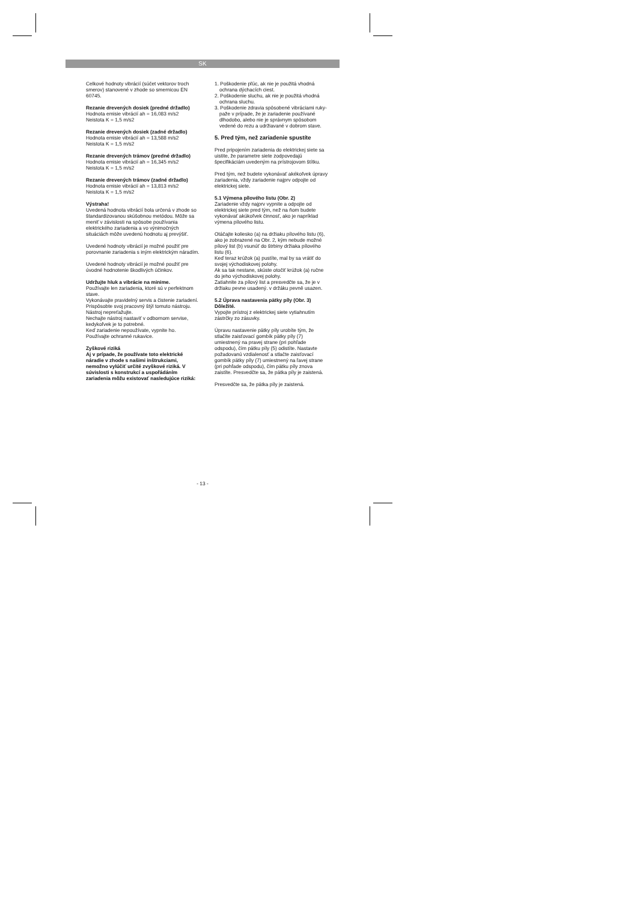SK
Celkové hodnoty vibrácií (súčet vektorov troch smerov) stanovené v zhode so smernicou EN 60745.
Rezanie drevených dosiek (predné držadlo)
Hodnota emisie vibrácií ah = 16,083 m/s2
Neistota K = 1,5 m/s2
Rezanie drevených dosiek (zadné držadlo)
Hodnota emisie vibrácií ah = 13,588 m/s2
Neistota K = 1,5 m/s2
Rezanie drevených trámov (predné držadlo)
Hodnota emisie vibrácií ah = 16,345 m/s2
Neistota K = 1,5 m/s2
Rezanie drevených trámov (zadné držadlo)
Hodnota emisie vibrácií ah = 13,813 m/s2
Neistota K = 1,5 m/s2
Výstraha!
Uvedená hodnota vibrácií bola určená v zhode so štandardizovanou skúšobnou metódou. Môže sa meniť v závislosti na spôsobe používania elektrického zariadenia a vo výnimočných situáciách môže uvedenú hodnotu aj prevýšiť.
Uvedené hodnoty vibrácií je možné použiť pre porovnanie zariadenia s iným elektrickým náradím.
Uvedené hodnoty vibrácií je možné použiť pre úvodné hodnotenie škodlivých účinkov.
Udržujte hluk a vibrácie na minime.
Používajte len zariadenia, ktoré sú v perfektnom stave.
Vykonávajte pravidelný servis a čistenie zariadení.
Prispôsobte svoj pracovný štýl tomuto nástroju.
Nástroj nepreťažujte.
Nechajte nástroj nastaviť v odbornom servise, kedykoľvek je to potrebné.
Keď zariadenie nepoužívate, vypnite ho.
Používajte ochranné rukavice.
Zyškové riziká
Aj v prípade, že používate toto elektrické náradie v zhode s našimi inštrukciami, nemožno vylúčiť určité zvyškové riziká. V súvislosti s konstrukcí a uspořádáním zariadenia môžu existovať nasledujúce riziká:
1. Poškodenie pľúc, ak nie je použitá vhodná ochrana dýchacích ciest.
2. Poškodenie sluchu, ak nie je použitá vhodná ochrana sluchu.
3. Poškodenie zdravia spôsobené vibráciami ruky-paže v prípade, že je zariadenie používané dlhodobo, alebo nie je správnym spôsobom vedené do rezu a udržiavané v dobrom stave.
5. Pred tým, než zariadenie spustíte
Pred pripojením zariadenia do elektrickej siete sa uistite, že parametre siete zodpovedajú špecifikáciám uvedeným na prístrojovom štítku.
Pred tým, než budete vykonávať akékoľvek úpravy zariadenia, vždy zariadenie najprv odpojte od elektrickej siete.
5.1 Výmena pílového listu (Obr. 2)
Zariadenie vždy najprv vypnite a odpojte od elektrickej siete pred tým, než na ňom budete vykonávať akúkoľvek činnosť, ako je napríklad výmena pílového listu.
Otáčajte koliesko (a) na držiaku pílového listu (6), ako je zobrazené na Obr. 2, kým nebude možné pílový list (b) vsunúť do štrbiny držiaka pílového listu (6).
Keď teraz krúžok (a) pustíte, mal by sa vrátiť do svojej východiskovej polohy.
Ak sa tak nestane, skúste otočiť krúžok (a) ručne do jeho východiskovej polohy.
Zatiahnite za pílový list a presvedčte sa, že je v držiaku pevne usadený. v držáku pevně usazen.
5.2 Úprava nastavenia pätky píly (Obr. 3)
Dôležité.
Vypojte prístroj z elektrickej siete vytiahnutím zástrčky zo zásuvky.
Úpravu nastavenie pätky píly urobíte tým, že stlačíte zaisťovací gombík pätky píly (7) umiestnený na pravej strane (pri pohľade odspodu), čím pätku píly (5) odistíte. Nastavte požadovanú vzdialenosť a stlačte zaisťovací gombík pätky píly (7) umiestnený na ľavej strane (pri pohľade odspodu), čím pätku píly znova zaistíte. Presvedčte sa, že pätka píly je zaistená.
Presvedčte sa, že pätka píly je zaistená.
- 13 -